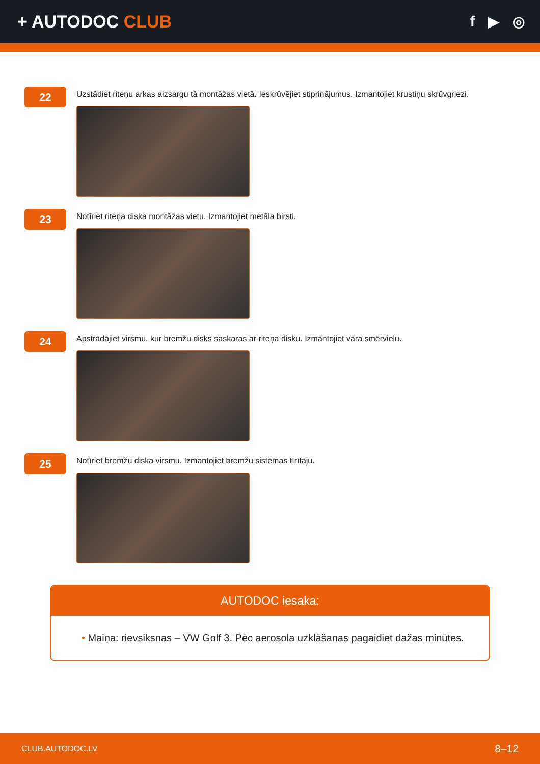+ AUTODOC CLUB
f ▶ ◎
22
Uzstādiet riteņu arkas aizsargu tā montāžas vietā. Ieskrūvējiet stiprinājumus. Izmantojiet krustiņu skrūvgriezi.
23
Notīriet riteņa diska montāžas vietu. Izmantojiet metāla birsti.
24
Apstrādājiet virsmu, kur bremžu disks saskaras ar riteņa disku. Izmantojiet vara smērvielu.
25
Notīriet bremžu diska virsmu. Izmantojiet bremžu sistēmas tīrītāju.
AUTODOC iesaka:
• Maiņa: rievsiksnas – VW Golf 3. Pēc aerosola uzklāšanas pagaidiet dažas minūtes.
CLUB.AUTODOC.LV 8–12